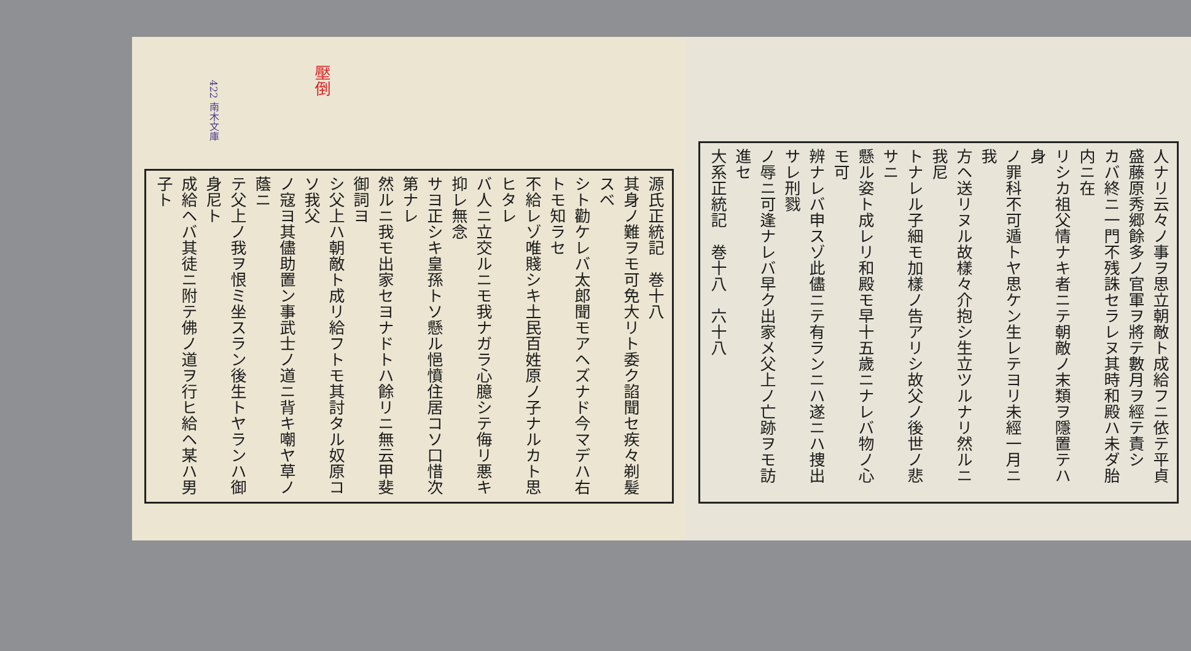422 南木文庫
壓倒
源氏正統記　巻十八
其身ノ難ヲモ可免大リト委ク諂聞セ疾々剃髪スベ
シト勸ケレバ太郎聞モアヘズナド今マデハ右トモ知ラセ
不給レゾ唯賤シキ土民百姓原ノ子ナルカト思ヒタレ
バ人ニ立交ルニモ我ナガラ心臆シテ侮リ悪キ抑レ無念
サヨ正シキ皇孫トソ懸ル悒憤住居コソ口惜次第ナレ
然ルニ我モ出家セヨナドトハ餘リニ無云甲斐御詞ヨ
シ父上ハ朝敵ト成リ給フトモ其討タル奴原コソ我父
ノ寇ヨ其儘助置ン事武士ノ道ニ背キ嘲ヤ草ノ蔭ニ
テ父上ノ我ヲ恨ミ坐スラン後生トヤランハ御身尼ト
成給ヘバ其徒ニ附テ佛ノ道ヲ行ヒ給ヘ某ハ男子ト
人ナリ云々ノ事ヲ思立朝敵ト成給フニ依テ平貞
盛藤原秀郷餘多ノ官軍ヲ將テ數月ヲ經テ責シ
カバ終ニ一門不残誅セラレヌ其時和殿ハ未ダ胎内ニ在
リシカ祖父情ナキ者ニテ朝敵ノ末類ヲ隱置テハ身
ノ罪科不可遁トヤ思ケン生レテヨリ未經一月ニ我
方ヘ送リヌル故樣々介抱シ生立ツルナリ然ルニ我尼
トナレル子細モ加樣ノ告アリシ故父ノ後世ノ悲サニ
懸ル姿ト成レリ和殿モ早十五歲ニナレバ物ノ心モ可
辨ナレバ申スゾ此儘ニテ有ランニハ遂ニハ捜出サレ刑戮
ノ辱ニ可逢ナレバ早ク出家メ父上ノ亡跡ヲモ訪進セ
大系正統記　巻十八　六十八